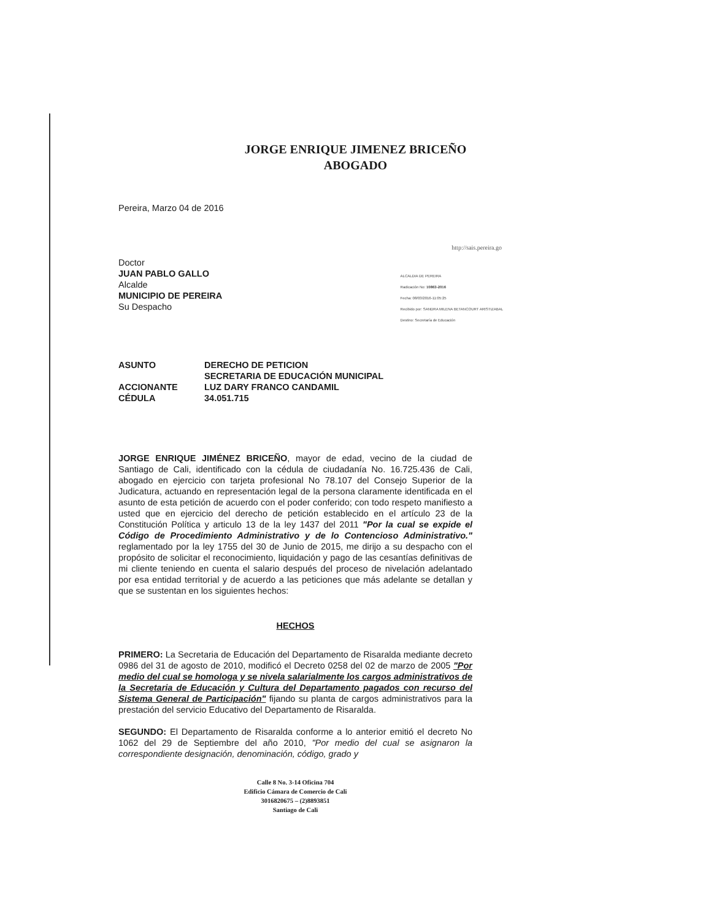JORGE ENRIQUE JIMENEZ BRICEÑO
ABOGADO
Pereira, Marzo 04 de 2016
http://sais.pereira.go
Doctor
JUAN PABLO GALLO
Alcalde
MUNICIPIO DE PEREIRA
Su Despacho
ALCALDIA DE PEREIRA
Radicación No: 10863-2016
Fecha: 08/03/2016-11:05:25
Recibido por: SANDRA MILENA BETANCOURT ARISTIZABAL
Destino: Secretaría de Educación
ASUNTO
DERECHO DE PETICION
SECRETARIA DE EDUCACIÓN MUNICIPAL
ACCIONANTE
LUZ DARY FRANCO CANDAMIL
CÉDULA
34.051.715
JORGE ENRIQUE JIMÉNEZ BRICEÑO, mayor de edad, vecino de la ciudad de Santiago de Cali, identificado con la cédula de ciudadanía No. 16.725.436 de Cali, abogado en ejercicio con tarjeta profesional No 78.107 del Consejo Superior de la Judicatura, actuando en representación legal de la persona claramente identificada en el asunto de esta petición de acuerdo con el poder conferido; con todo respeto manifiesto a usted que en ejercicio del derecho de petición establecido en el artículo 23 de la Constitución Política y articulo 13 de la ley 1437 del 2011 "Por la cual se expide el Código de Procedimiento Administrativo y de lo Contencioso Administrativo." reglamentado por la ley 1755 del 30 de Junio de 2015, me dirijo a su despacho con el propósito de solicitar el reconocimiento, liquidación y pago de las cesantías definitivas de mi cliente teniendo en cuenta el salario después del proceso de nivelación adelantado por esa entidad territorial y de acuerdo a las peticiones que más adelante se detallan y que se sustentan en los siguientes hechos:
HECHOS
PRIMERO: La Secretaria de Educación del Departamento de Risaralda mediante decreto 0986 del 31 de agosto de 2010, modificó el Decreto 0258 del 02 de marzo de 2005 "Por medio del cual se homologa y se nivela salarialmente los cargos administrativos de la Secretaria de Educación y Cultura del Departamento pagados con recurso del Sistema General de Participación" fijando su planta de cargos administrativos para la prestación del servicio Educativo del Departamento de Risaralda.
SEGUNDO: El Departamento de Risaralda conforme a lo anterior emitió el decreto No 1062 del 29 de Septiembre del año 2010, "Por medio del cual se asignaron la correspondiente designación, denominación, código, grado y
Calle 8 No. 3-14 Oficina 704
Edificio Cámara de Comercio de Cali
3016820675 – (2)8893851
Santiago de Cali